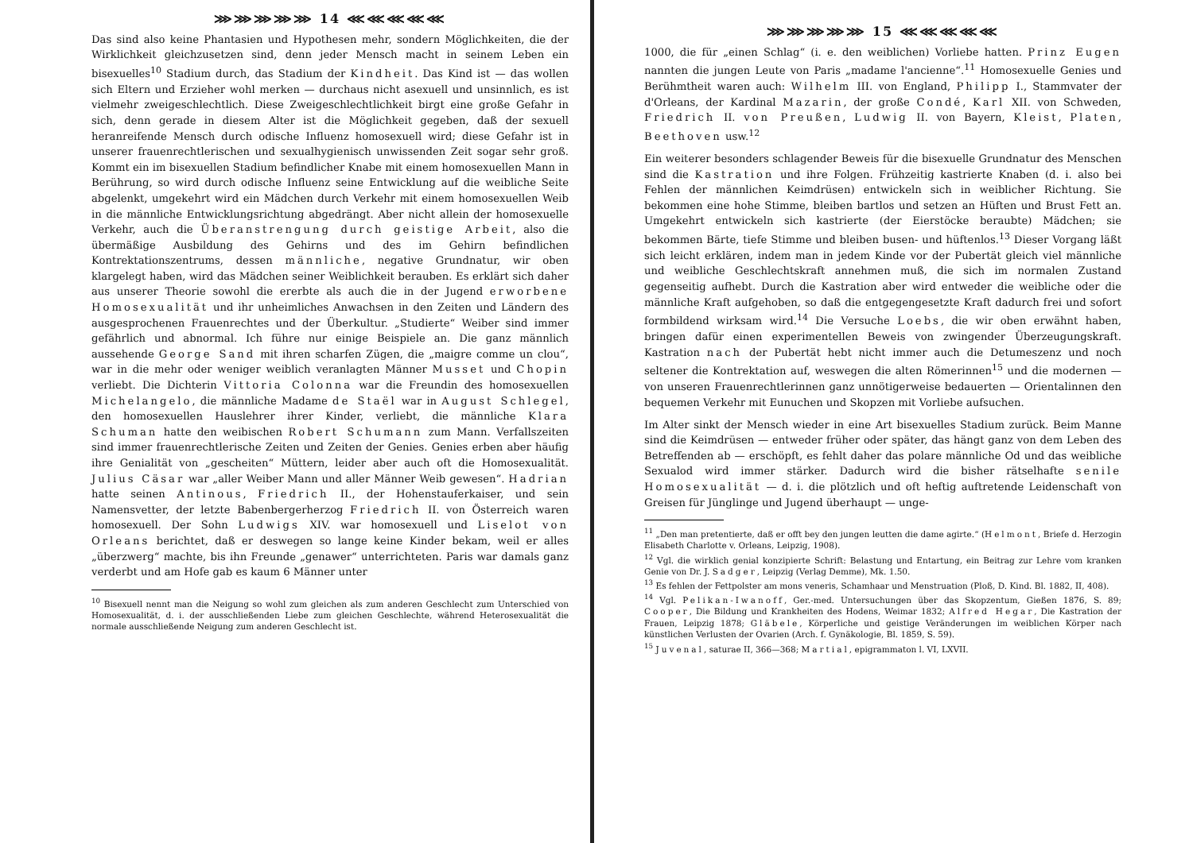⋙⋙⋙⋙⋙ 14 ⋘⋘⋘⋘⋘
Das sind also keine Phantasien und Hypothesen mehr, sondern Möglichkeiten, die der Wirklichkeit gleichzusetzen sind, denn jeder Mensch macht in seinem Leben ein bisexuelles<sup>10</sup> Stadium durch, das Stadium der Kindheit. Das Kind ist — das wollen sich Eltern und Erzieher wohl merken — durchaus nicht asexuell und unsinnlich, es ist vielmehr zweigeschlechtlich. Diese Zweigeschlechtlichkeit birgt eine große Gefahr in sich, denn gerade in diesem Alter ist die Möglichkeit gegeben, daß der sexuell heranreifende Mensch durch odische Influenz homosexuell wird; diese Gefahr ist in unserer frauenrechtlerischen und sexualhygienisch unwissenden Zeit sogar sehr groß. Kommt ein im bisexuellen Stadium befindlicher Knabe mit einem homosexuellen Mann in Berührung, so wird durch odische Influenz seine Entwicklung auf die weibliche Seite abgelenkt, umgekehrt wird ein Mädchen durch Verkehr mit einem homosexuellen Weib in die männliche Entwicklungsrichtung abgedrängt. Aber nicht allein der homosexuelle Verkehr, auch die Überanstrengung durch geistige Arbeit, also die übermäßige Ausbildung des Gehirns und des im Gehirn befindlichen Kontrektationszentrums, dessen männliche, negative Grundnatur, wir oben klargelegt haben, wird das Mädchen seiner Weiblichkeit berauben. Es erklärt sich daher aus unserer Theorie sowohl die ererbte als auch die in der Jugend erworbene Homosexualität und ihr unheimliches Anwachsen in den Zeiten und Ländern des ausgesprochenen Frauenrechtes und der Überkultur. „Studierte“ Weiber sind immer gefährlich und abnormal. Ich führe nur einige Beispiele an. Die ganz männlich aussehende George Sand mit ihren scharfen Zügen, die „maigre comme un clou“, war in die mehr oder weniger weiblich veranlagten Männer Musset und Chopin verliebt. Die Dichterin Vittoria Colonna war die Freundin des homosexuellen Michelangelo, die männliche Madame de Staël war in August Schlegel, den homosexuellen Hauslehrer ihrer Kinder, verliebt, die männliche Klara Schuman hatte den weibischen Robert Schumann zum Mann. Verfallszeiten sind immer frauenrechtlerische Zeiten und Zeiten der Genies. Genies erben aber häufig ihre Genialität von „gescheiten“ Müttern, leider aber auch oft die Homosexualität. Julius Cäsar war „aller Weiber Mann und aller Männer Weib gewesen“. Hadrian hatte seinen Antinous, Friedrich II., der Hohenstauferkaiser, und sein Namensvetter, der letzte Babenbergerherzog Friedrich II. von Österreich waren homosexuell. Der Sohn Ludwigs XIV. war homosexuell und Liselot von Orleans berichtet, daß er deswegen so lange keine Kinder bekam, weil er alles „überzwerg“ machte, bis ihn Freunde „genawer“ unterrichteten. Paris war damals ganz verderbt und am Hofe gab es kaum 6 Männer unter
<sup>10</sup> Bisexuell nennt man die Neigung so wohl zum gleichen als zum anderen Geschlecht zum Unterschied von Homosexualität, d. i. der ausschließenden Liebe zum gleichen Geschlechte, während Heterosexualität die normale ausschließende Neigung zum anderen Geschlecht ist.
⋙⋙⋙⋙⋙ 15 ⋘⋘⋘⋘⋘
1000, die für „einen Schlag“ (i. e. den weiblichen) Vorliebe hatten. Prinz Eugen nannten die jungen Leute von Paris „madame l'ancienne“.<sup>11</sup> Homosexuelle Genies und Berühmtheit waren auch: Wilhelm III. von England, Philipp I., Stammvater der d'Orleans, der Kardinal Mazarin, der große Condé, Karl XII. von Schweden, Friedrich II. von Preußen, Ludwig II. von Bayern, Kleist, Platen, Beethoven usw.<sup>12</sup>
Ein weiterer besonders schlagender Beweis für die bisexuelle Grundnatur des Menschen sind die Kastration und ihre Folgen. Frühzeitig kastrierte Knaben (d. i. also bei Fehlen der männlichen Keimdrüsen) entwickeln sich in weiblicher Richtung. Sie bekommen eine hohe Stimme, bleiben bartlos und setzen an Hüften und Brust Fett an. Umgekehrt entwickeln sich kastrierte (der Eierstöcke beraubte) Mädchen; sie bekommen Bärte, tiefe Stimme und bleiben busen- und hüftenlos.<sup>13</sup> Dieser Vorgang läßt sich leicht erklären, indem man in jedem Kinde vor der Pubertät gleich viel männliche und weibliche Geschlechtskraft annehmen muß, die sich im normalen Zustand gegenseitig aufhebt. Durch die Kastration aber wird entweder die weibliche oder die männliche Kraft aufgehoben, so daß die entgegengesetzte Kraft dadurch frei und sofort formbildend wirksam wird.<sup>14</sup> Die Versuche Loebs, die wir oben erwähnt haben, bringen dafür einen experimentellen Beweis von zwingender Überzeugungskraft. Kastration nach der Pubertät hebt nicht immer auch die Detumeszenz und noch seltener die Kontrektation auf, weswegen die alten Römerinnen<sup>15</sup> und die modernen — von unseren Frauenrechtlerinnen ganz unnötigerweise bedauerten — Orientalinnen den bequemen Verkehr mit Eunuchen und Skopzen mit Vorliebe aufsuchen.
Im Alter sinkt der Mensch wieder in eine Art bisexuelles Stadium zurück. Beim Manne sind die Keimdrüsen — entweder früher oder später, das hängt ganz von dem Leben des Betreffenden ab — erschöpft, es fehlt daher das polare männliche Od und das weibliche Sexualod wird immer stärker. Dadurch wird die bisher rätselhafte senile Homosexualität — d. i. die plötzlich und oft heftig auftretende Leidenschaft von Greisen für Jünglinge und Jugend überhaupt — unge-
<sup>11</sup> „Den man pretentierte, daß er offt bey den jungen leutten die dame agirte.“ (Helmont, Briefe d. Herzogin Elisabeth Charlotte v. Orleans, Leipzig, 1908).
<sup>12</sup> Vgl. die wirklich genial konzipierte Schrift: Belastung und Entartung, ein Beitrag zur Lehre vom kranken Genie von Dr. J. Sadger, Leipzig (Verlag Demme), Mk. 1.50.
<sup>13</sup> Es fehlen der Fettpolster am mons veneris, Schamhaar und Menstruation (Ploß, D. Kind. Bl. 1882, II, 408).
<sup>14</sup> Vgl. Pelikan-Iwanoff, Ger.-med. Untersuchungen über das Skopzentum, Gießen 1876, S. 89; Cooper, Die Bildung und Krankheiten des Hodens, Weimar 1832; Alfred Hegar, Die Kastration der Frauen, Leipzig 1878; Gläbele, Körperliche und geistige Veränderungen im weiblichen Körper nach künstlichen Verlusten der Ovarien (Arch. f. Gynäkologie, Bl. 1859, S. 59).
<sup>15</sup> Juvenal, saturae II, 366—368; Martial, epigrammaton l. VI, LXVII.